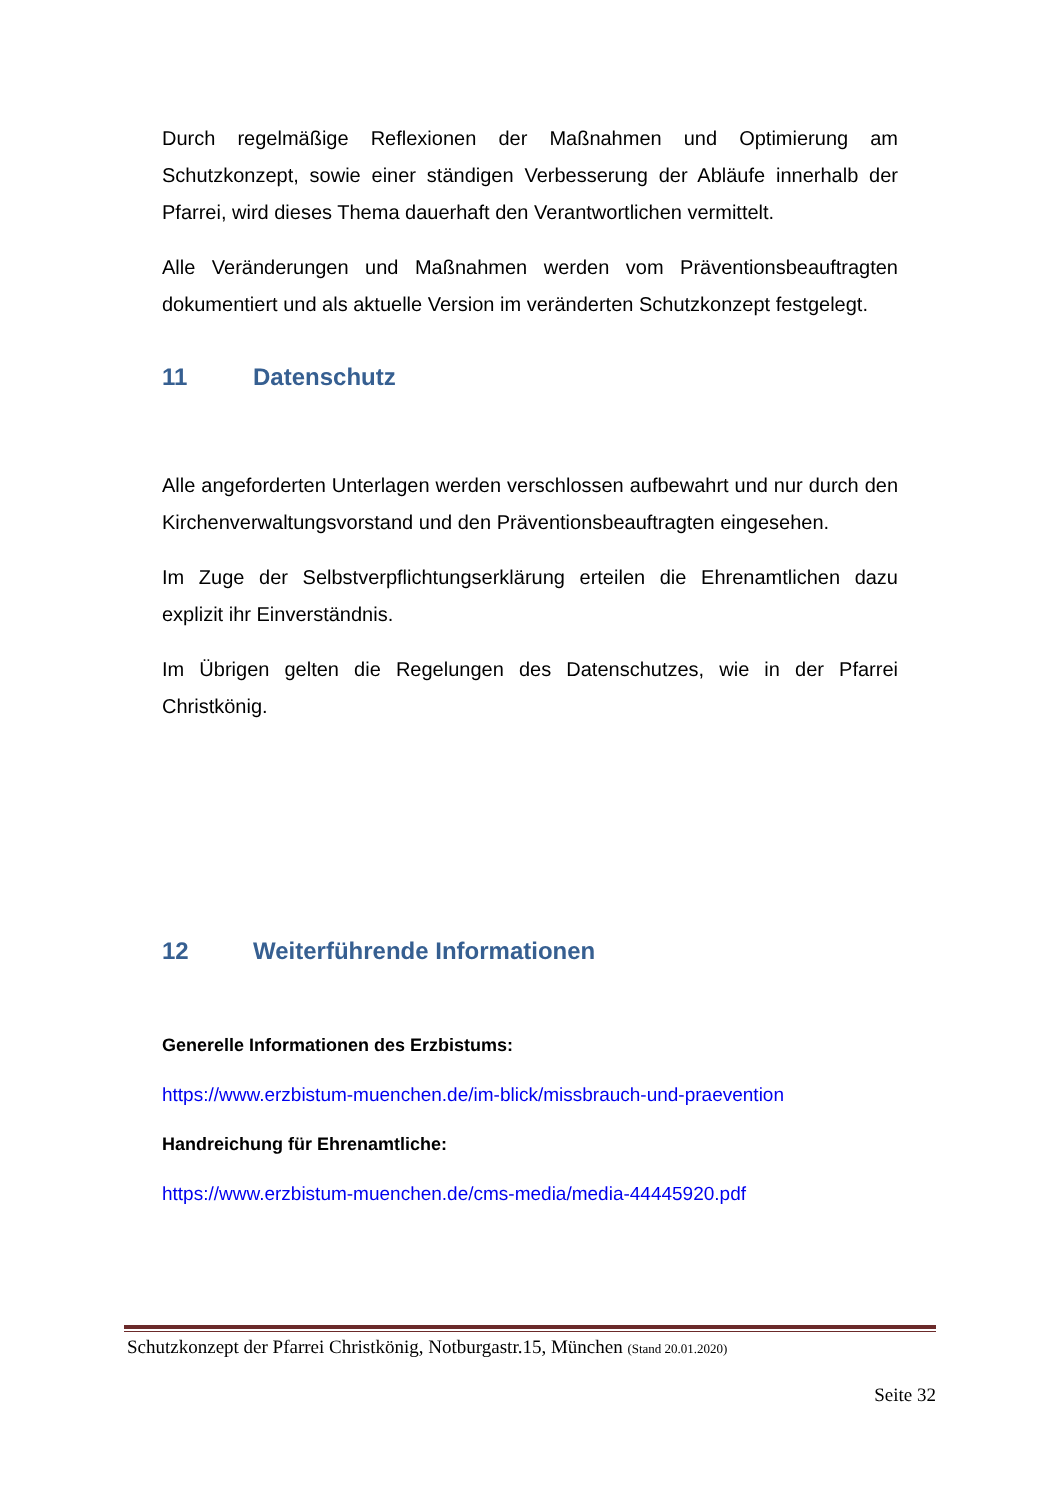Durch regelmäßige Reflexionen der Maßnahmen und Optimierung am Schutzkonzept, sowie einer ständigen Verbesserung der Abläufe innerhalb der Pfarrei, wird dieses Thema dauerhaft den Verantwortlichen vermittelt.
Alle Veränderungen und Maßnahmen werden vom Präventionsbeauftragten dokumentiert und als aktuelle Version im veränderten Schutzkonzept festgelegt.
11 Datenschutz
Alle angeforderten Unterlagen werden verschlossen aufbewahrt und nur durch den Kirchenverwaltungsvorstand und den Präventionsbeauftragten eingesehen.
Im Zuge der Selbstverpflichtungserklärung erteilen die Ehrenamtlichen dazu explizit ihr Einverständnis.
Im Übrigen gelten die Regelungen des Datenschutzes, wie in der Pfarrei Christkönig.
12 Weiterführende Informationen
Generelle Informationen des Erzbistums:
https://www.erzbistum-muenchen.de/im-blick/missbrauch-und-praevention
Handreichung für Ehrenamtliche:
https://www.erzbistum-muenchen.de/cms-media/media-44445920.pdf
Schutzkonzept der Pfarrei Christkönig, Notburgastr.15, München (Stand 20.01.2020)
Seite 32